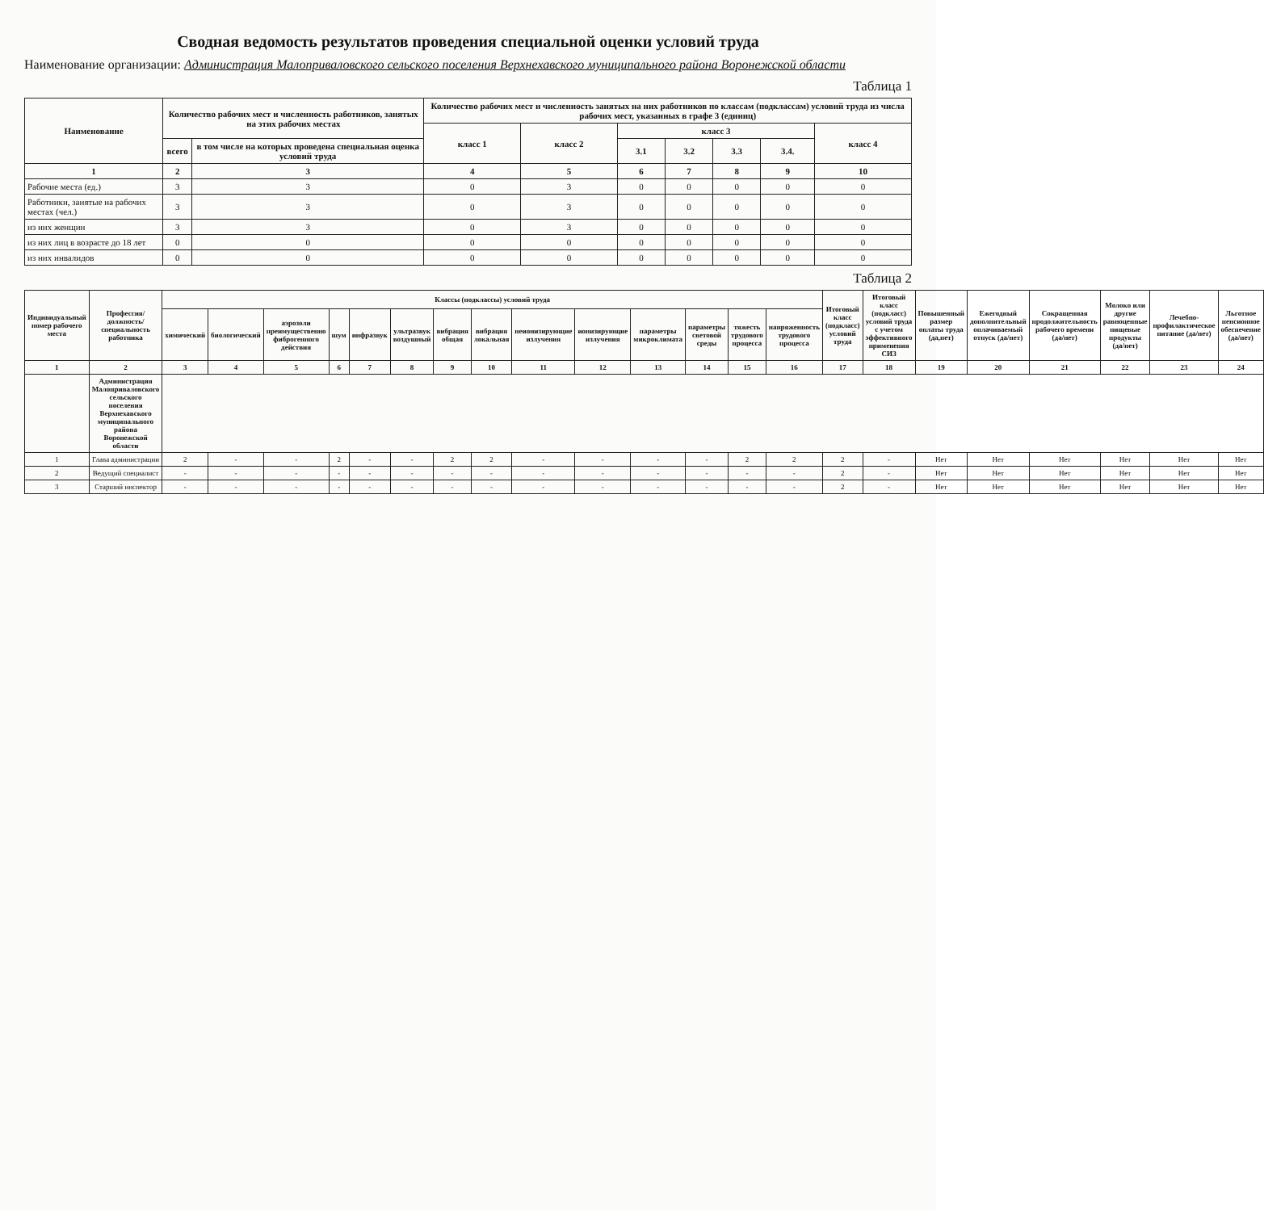Сводная ведомость результатов проведения специальной оценки условий труда
Наименование организации: Администрация Малоприваловского сельского поселения Верхнехавского муниципального района Воронежской области
Таблица 1
| Наименование | Количество рабочих мест и численность работников, занятых на этих рабочих местах | | Количество рабочих мест и численность занятых на них работников по классам (подклассам) условий труда из числа рабочих мест, указанных в графе 3 (единиц) | | | | | | |
| --- | --- | --- | --- | --- | --- | --- | --- | --- | --- |
| | | | класс 1 | класс 2 | класс 3 | | | | класс 4 |
| | всего | в том числе на которых проведена специальная оценка условий труда | | | 3.1 | 3.2 | 3.3 | 3.4. | |
| 1 | 2 | 3 | 4 | 5 | 6 | 7 | 8 | 9 | 10 |
| Рабочие места (ед.) | 3 | 3 | 0 | 3 | 0 | 0 | 0 | 0 | 0 |
| Работники, занятые на рабочих местах (чел.) | 3 | 3 | 0 | 3 | 0 | 0 | 0 | 0 | 0 |
| из них женщин | 3 | 3 | 0 | 3 | 0 | 0 | 0 | 0 | 0 |
| из них лиц в возрасте до 18 лет | 0 | 0 | 0 | 0 | 0 | 0 | 0 | 0 | 0 |
| из них инвалидов | 0 | 0 | 0 | 0 | 0 | 0 | 0 | 0 | 0 |
Таблица 2
| Индивидуальный номер рабочего места | Профессия/ должность/ специальность работника | Классы (подклассы) условий труда | | | | | | | | | | | | | | Итоговый класс (подкласс) условий труда | Итоговый класс (подкласс) условий труда с учетом эффективного применения СИЗ | Повышенный размер оплаты труда (да,нет) | Ежегодный дополнительный оплачиваемый отпуск (да/нет) | Сокращенная продолжительность рабочего времени (да/нет) | Молоко или другие равноценные пищевые продукты (да/нет) | Лечебно-профилактическое питание (да/нет) | Льготное пенсионное обеспечение (да/нет) |
| --- | --- | --- | --- | --- | --- | --- | --- | --- | --- | --- | --- | --- | --- | --- | --- | --- | --- | --- | --- | --- | --- | --- | --- |
| | | химический | биологический | аэрозоли преимущественно фиброгенного действия | шум | инфразвук | ультразвук воздушный | вибрация общая | вибрация локальная | неионизирующие излучения | ионизирующие излучения | параметры микроклимата | параметры световой среды | тяжесть трудового процесса | напряженность трудового процесса | | | | | | | | |
| 1 | 2 | 3 | 4 | 5 | 6 | 7 | 8 | 9 | 10 | 11 | 12 | 13 | 14 | 15 | 16 | 17 | 18 | 19 | 20 | 21 | 22 | 23 | 24 |
| | Администрация Малоприваловского сельского поселения Верхнехавского муниципального района Воронежской области | | | | | | | | | | | | | | | | | | | | | | |
| 1 | Глава администрации | 2 | - | - | 2 | - | - | 2 | 2 | - | - | - | - | 2 | 2 | 2 | - | Нет | Нет | Нет | Нет | Нет | Нет |
| 2 | Ведущий специалист | - | - | - | - | - | - | - | - | - | - | - | - | - | - | 2 | - | Нет | Нет | Нет | Нет | Нет | Нет |
| 3 | Старший инспектор | - | - | - | - | - | - | - | - | - | - | - | - | - | - | 2 | - | Нет | Нет | Нет | Нет | Нет | Нет |